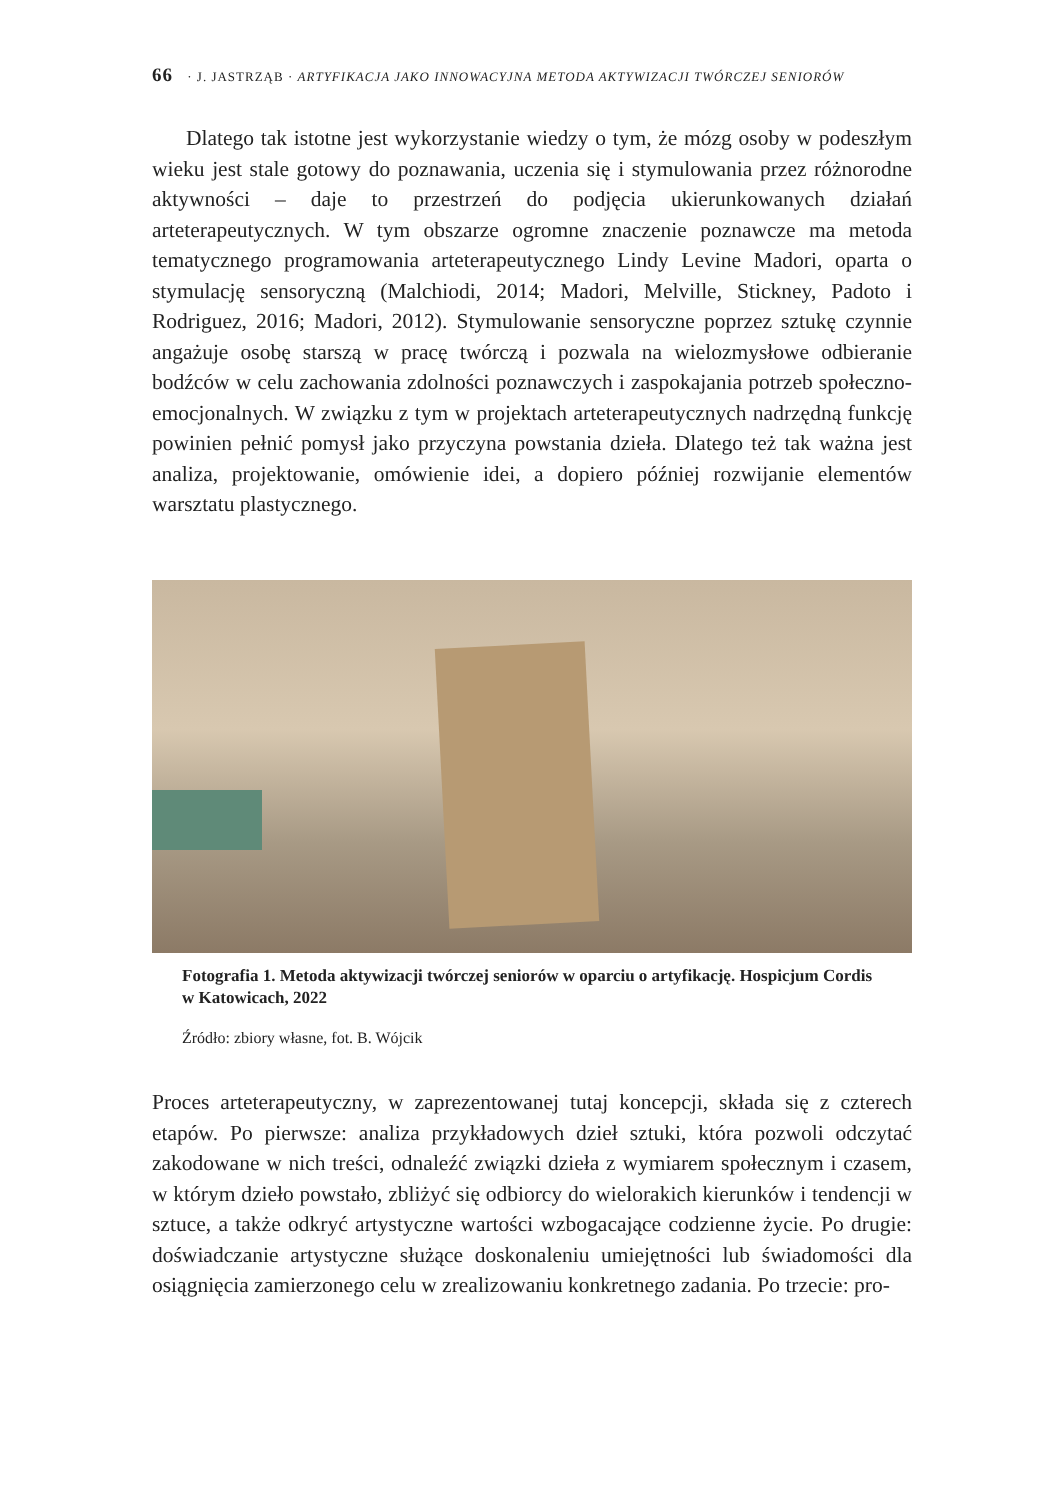66 · J. JASTRZĄB · ARTYFIKACJA JAKO INNOWACYJNA METODA AKTYWIZACJI TWÓRCZEJ SENIORÓW
Dlatego tak istotne jest wykorzystanie wiedzy o tym, że mózg osoby w podeszłym wieku jest stale gotowy do poznawania, uczenia się i stymulowania przez różnorodne aktywności – daje to przestrzeń do podjęcia ukierunkowanych działań arteterapeutycznych. W tym obszarze ogromne znaczenie poznawcze ma metoda tematycznego programowania arteterapeutycznego Lindy Levine Madori, oparta o stymulację sensoryczną (Malchiodi, 2014; Madori, Melville, Stickney, Padoto i Rodriguez, 2016; Madori, 2012). Stymulowanie sensoryczne poprzez sztukę czynnie angażuje osobę starszą w pracę twórczą i pozwala na wielozmysłowe odbieranie bodźców w celu zachowania zdolności poznawczych i zaspokajania potrzeb społeczno-emocjonalnych. W związku z tym w projektach arteterapeutycznych nadrzędną funkcję powinien pełnić pomysł jako przyczyna powstania dzieła. Dlatego też tak ważna jest analiza, projektowanie, omówienie idei, a dopiero później rozwijanie elementów warsztatu plastycznego.
Fotografia 1. Metoda aktywizacji twórczej seniorów w oparciu o artyfikację. Hospicjum Cordis w Katowicach, 2022
Źródło: zbiory własne, fot. B. Wójcik
Proces arteterapeutyczny, w zaprezentowanej tutaj koncepcji, składa się z czterech etapów. Po pierwsze: analiza przykładowych dzieł sztuki, która pozwoli odczytać zakodowane w nich treści, odnaleźć związki dzieła z wymiarem społecznym i czasem, w którym dzieło powstało, zbliżyć się odbiorcy do wielorakich kierunków i tendencji w sztuce, a także odkryć artystyczne wartości wzbogacające codzienne życie. Po drugie: doświadczanie artystyczne służące doskonaleniu umiejętności lub świadomości dla osiągnięcia zamierzonego celu w zrealizowaniu konkretnego zadania. Po trzecie: pro-